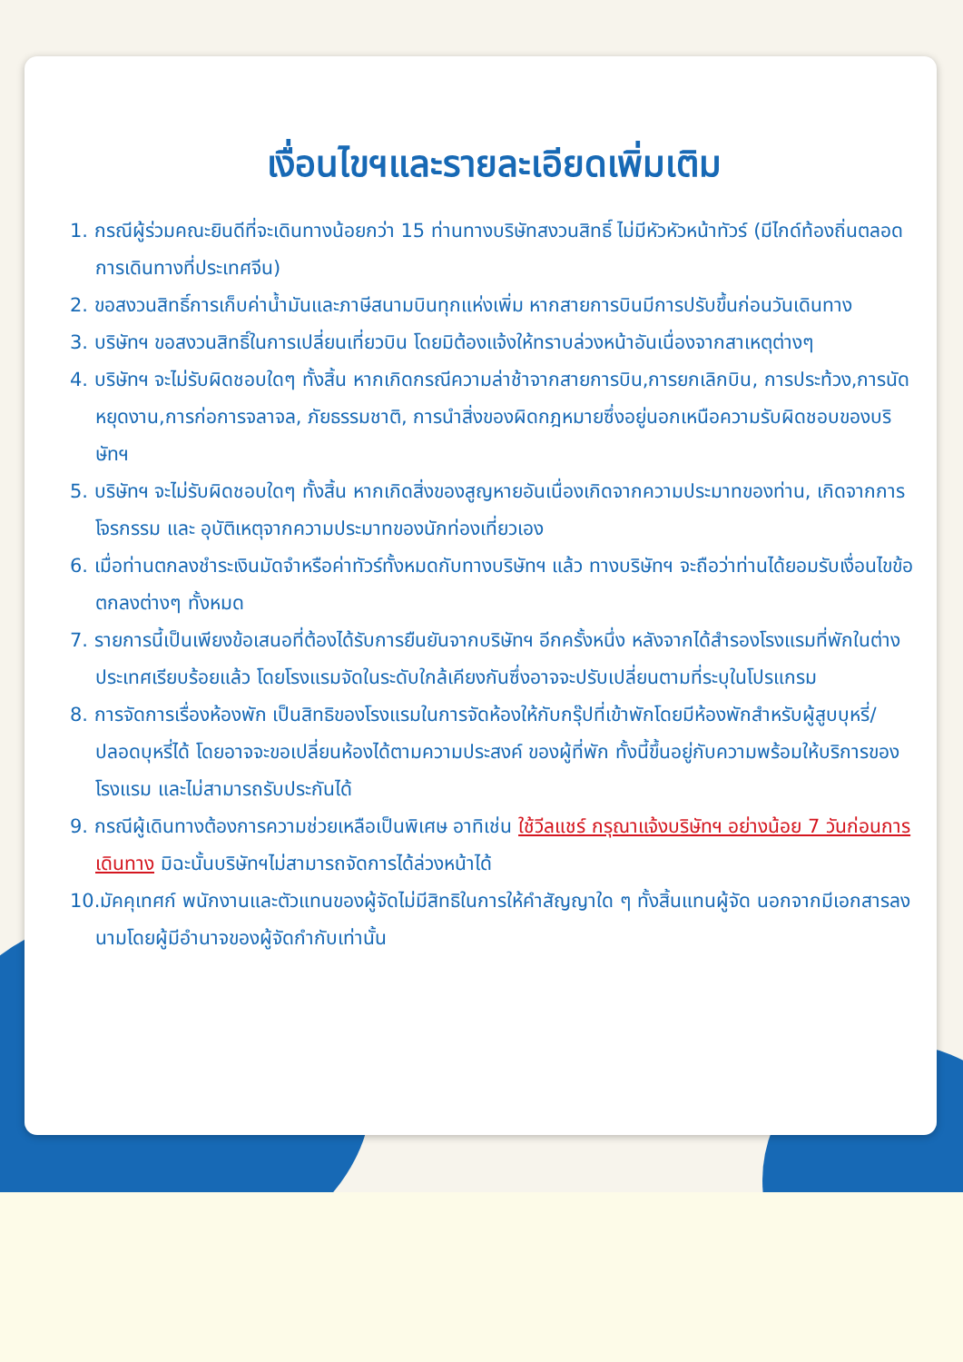เงื่อนไขฯและรายละเอียดเพิ่มเติม
1. กรณีผู้ร่วมคณะยินดีที่จะเดินทางน้อยกว่า 15 ท่านทางบริษัทสงวนสิทธิ์ ไม่มีหัวหัวหน้าทัวร์ (มีไกด์ท้องถิ่นตลอดการเดินทางที่ประเทศจีน)
2. ขอสงวนสิทธิ์การเก็บค่าน้ำมันและภาษีสนามบินทุกแห่งเพิ่ม หากสายการบินมีการปรับขึ้นก่อนวันเดินทาง
3. บริษัทฯ ขอสงวนสิทธิ์ในการเปลี่ยนเที่ยวบิน โดยมิต้องแจ้งให้ทราบล่วงหน้าอันเนื่องจากสาเหตุต่างๆ
4. บริษัทฯ จะไม่รับผิดชอบใดๆ ทั้งสิ้น หากเกิดกรณีความล่าช้าจากสายการบิน,การยกเลิกบิน, การประท้วง,การนัดหยุดงาน,การก่อการจลาจล, ภัยธรรมชาติ, การนำสิ่งของผิดกฎหมายซึ่งอยู่นอกเหนือความรับผิดชอบของบริษัทฯ
5. บริษัทฯ จะไม่รับผิดชอบใดๆ ทั้งสิ้น หากเกิดสิ่งของสูญหายอันเนื่องเกิดจากความประมาทของท่าน, เกิดจากการโจรกรรม และ อุบัติเหตุจากความประมาทของนักท่องเที่ยวเอง
6. เมื่อท่านตกลงชำระเงินมัดจำหรือค่าทัวร์ทั้งหมดกับทางบริษัทฯ แล้ว ทางบริษัทฯ จะถือว่าท่านได้ยอมรับเงื่อนไขข้อตกลงต่างๆ ทั้งหมด
7. รายการนี้เป็นเพียงข้อเสนอที่ต้องได้รับการยืนยันจากบริษัทฯ อีกครั้งหนึ่ง หลังจากได้สำรองโรงแรมที่พักในต่างประเทศเรียบร้อยแล้ว โดยโรงแรมจัดในระดับใกล้เคียงกันซึ่งอาจจะปรับเปลี่ยนตามที่ระบุในโปรแกรม
8. การจัดการเรื่องห้องพัก เป็นสิทธิของโรงแรมในการจัดห้องให้กับกรุ๊ปที่เข้าพักโดยมีห้องพักสำหรับผู้สูบบุหรี่/ปลอดบุหรี่ได้ โดยอาจจะขอเปลี่ยนห้องได้ตามความประสงค์ ของผู้ที่พัก ทั้งนี้ขึ้นอยู่กับความพร้อมให้บริการของโรงแรม และไม่สามารถรับประกันได้
9. กรณีผู้เดินทางต้องการความช่วยเหลือเป็นพิเศษ อาทิเช่น ใช้วีลแชร์ กรุณาแจ้งบริษัทฯ อย่างน้อย 7 วันก่อนการเดินทาง มิฉะนั้นบริษัทฯไม่สามารถจัดการได้ล่วงหน้าได้
10.มัคคุเทศก์ พนักงานและตัวแทนของผู้จัดไม่มีสิทธิในการให้คำสัญญาใด ๆ ทั้งสิ้นแทนผู้จัด นอกจากมีเอกสารลงนามโดยผู้มีอำนาจของผู้จัดกำกับเท่านั้น